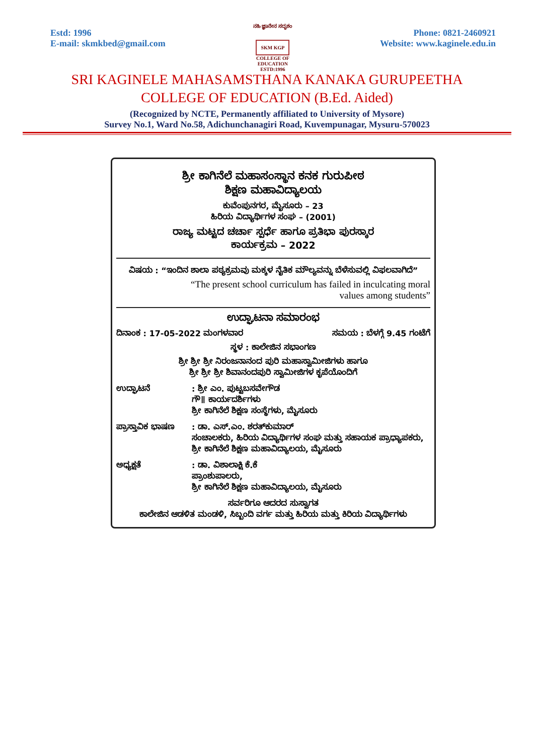Estd: 1996
E-mail: skmkbed@gmail.com
ನಹಿ ಜ್ಞಾನೇನ ಸದೃಶಂ
SKM KGP
COLLEGE OF EDUCATION
ESTD:1996
Phone: 0821-2460921
Website: www.kaginele.edu.in
SRI KAGINELE MAHASAMSTHANA KANAKA GURUPEETHA
COLLEGE OF EDUCATION (B.Ed. Aided)
(Recognized by NCTE, Permanently affiliated to University of Mysore)
Survey No.1, Ward No.58, Adichunchanagiri Road, Kuvempunagar, Mysuru-570023
ಶ್ರೀ ಕಾಗಿನೆಲೆ ಮಹಾಸಂಸ್ಥಾನ ಕನಕ ಗುರುಪೀಠ
ಶಿಕ್ಷಣ ಮಹಾವಿದ್ಯಾಲಯ
ಕುವೆಂಪುನಗರ, ಮೈಸೂರು – 23
ಹಿರಿಯ ವಿದ್ಯಾರ್ಥಿಗಳ ಸಂಘ – (2001)
ರಾಜ್ಯ ಮಟ್ಟದ ಚರ್ಚಾ ಸ್ಪರ್ಧೆ ಹಾಗೂ ಪ್ರತಿಭಾ ಪುರಸ್ಕಾರ
ಕಾರ್ಯಕ್ರಮ – 2022
ವಿಷಯ : “ಇಂದಿನ ಶಾಲಾ ಪಠ್ಯಕ್ರಮವು ಮಕ್ಕಳ ನೈತಿಕ ಮೌಲ್ಯವನ್ನು ಬೆಳೆಸುವಲ್ಲಿ ವಿಫಲವಾಗಿದೆ”
“The present school curriculum has failed in inculcating moral
values among students”
ಉದ್ಘಾಟನಾ ಸಮಾರಂಭ
ದಿನಾಂಕ : 17-05-2022 ಮಂಗಳವಾರ ಸಮಯ : ಬೆಳಗ್ಗೆ 9.45 ಗಂಟೆಗೆ
ಸ್ಥಳ : ಕಾಲೇಜಿನ ಸಭಾಂಗಣ
ಶ್ರೀ ಶ್ರೀ ಶ್ರೀ ನಿರಂಜನಾನಂದ ಪುರಿ ಮಹಾಸ್ವಾಮೀಜಿಗಳು ಹಾಗೂ
ಶ್ರೀ ಶ್ರೀ ಶ್ರೀ ಶಿವಾನಂದಪುರಿ ಸ್ವಾಮೀಜಿಗಳ ಕೃಪೆಯೊಂದಿಗೆ
ಉದ್ಘಾಟನೆ : ಶ್ರೀ ಎಂ. ಪುಟ್ಟಬಸವೇಗೌಡ
ಗೌ॥ ಕಾರ್ಯದರ್ಶಿಗಳು
ಶ್ರೀ ಕಾಗಿನೆಲೆ ಶಿಕ್ಷಣ ಸಂಸ್ಥೆಗಳು, ಮೈಸೂರು
ಪ್ರಾಸ್ತಾವಿಕ ಭಾಷಣ
: ಡಾ. ಎಸ್.ಎಂ. ಶರತ್‌ಕುಮಾರ್
ಸಂಚಾಲಕರು, ಹಿರಿಯ ವಿದ್ಯಾರ್ಥಿಗಳ ಸಂಘ ಮತ್ತು ಸಹಾಯಕ ಪ್ರಾಧ್ಯಾಪಕರು, ಶ್ರೀ ಕಾಗಿನೆಲೆ ಶಿಕ್ಷಣ ಮಹಾವಿದ್ಯಾಲಯ, ಮೈಸೂರು
ಅಧ್ಯಕ್ಷತೆ : ಡಾ. ವಿಶಾಲಾಕ್ಷಿ ಕೆ.ಕೆ
ಪ್ರಾಂಶುಪಾಲರು,
ಶ್ರೀ ಕಾಗಿನೆಲೆ ಶಿಕ್ಷಣ ಮಹಾವಿದ್ಯಾಲಯ, ಮೈಸೂರು
ಸರ್ವರಿಗೂ ಆದರದ ಸುಸ್ವಾಗತ
ಕಾಲೇಜಿನ ಆಡಳಿತ ಮಂಡಳಿ, ಸಿಬ್ಬಂದಿ ವರ್ಗ ಮತ್ತು ಹಿರಿಯ ಮತ್ತು ಕಿರಿಯ ವಿದ್ಯಾರ್ಥಿಗಳು